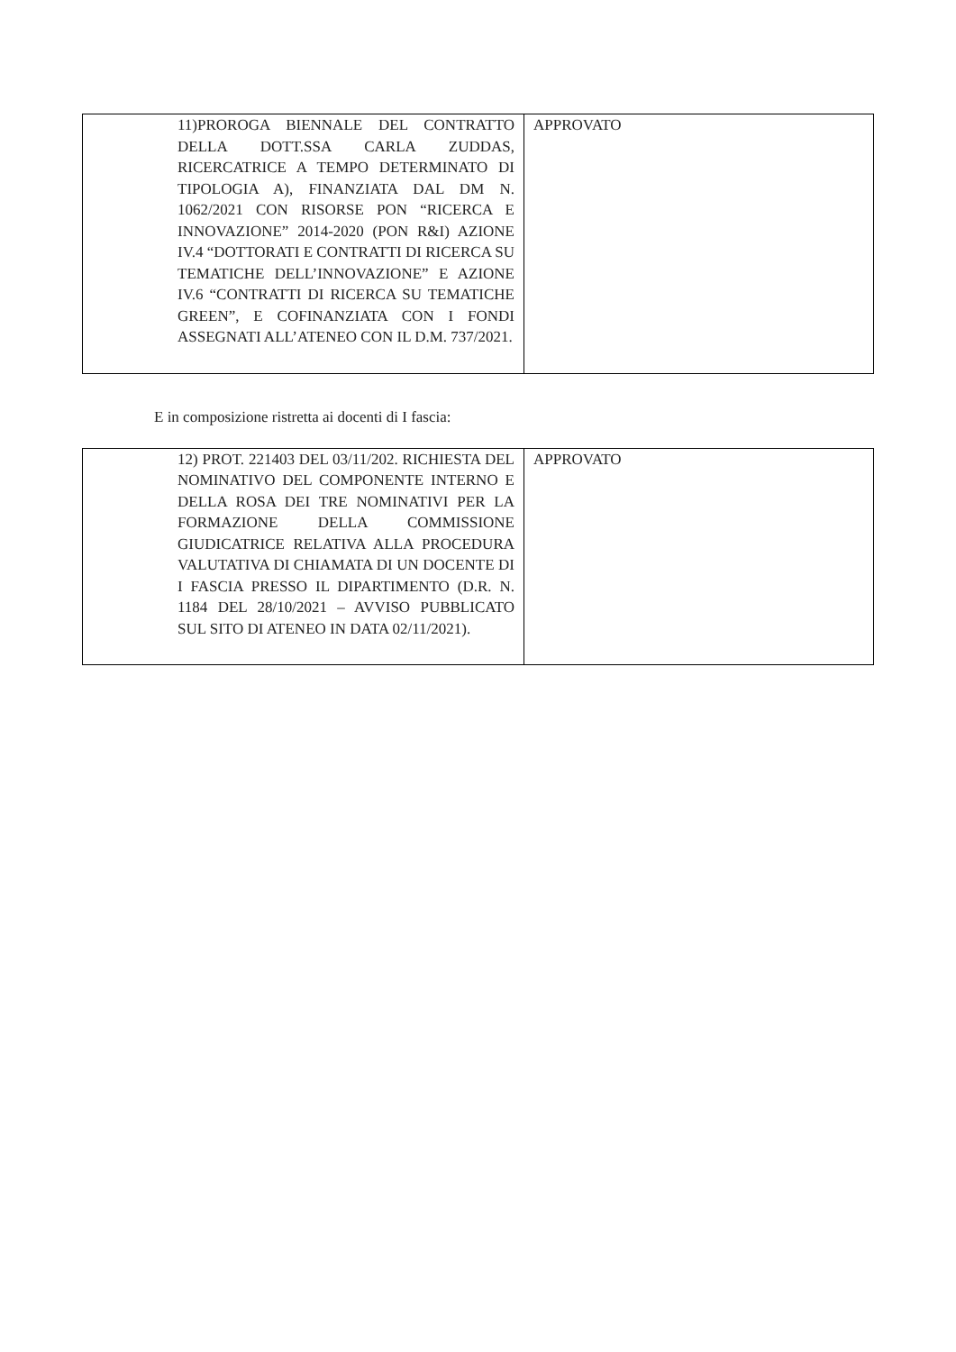| 11)PROROGA BIENNALE DEL CONTRATTO DELLA DOTT.SSA CARLA ZUDDAS, RICERCATRICE A TEMPO DETERMINATO DI TIPOLOGIA A), FINANZIATA DAL DM N. 1062/2021 CON RISORSE PON “RICERCA E INNOVAZIONE” 2014-2020 (PON R&I) AZIONE IV.4 “DOTTORATI E CONTRATTI DI RICERCA SU TEMATICHE DELL’INNOVAZIONE” E AZIONE IV.6 “CONTRATTI DI RICERCA SU TEMATICHE GREEN”, E COFINANZIATA CON I FONDI ASSEGNATI ALL’ATENEO CON IL D.M. 737/2021. | APPROVATO |
E in composizione ristretta ai docenti di I fascia:
| 12) PROT. 221403 DEL 03/11/202. RICHIESTA DEL NOMINATIVO DEL COMPONENTE INTERNO E DELLA ROSA DEI TRE NOMINATIVI PER LA FORMAZIONE DELLA COMMISSIONE GIUDICATRICE RELATIVA ALLA PROCEDURA VALUTATIVA DI CHIAMATA DI UN DOCENTE DI I FASCIA PRESSO IL DIPARTIMENTO (D.R. N. 1184 DEL 28/10/2021 – AVVISO PUBBLICATO SUL SITO DI ATENEO IN DATA 02/11/2021). | APPROVATO |